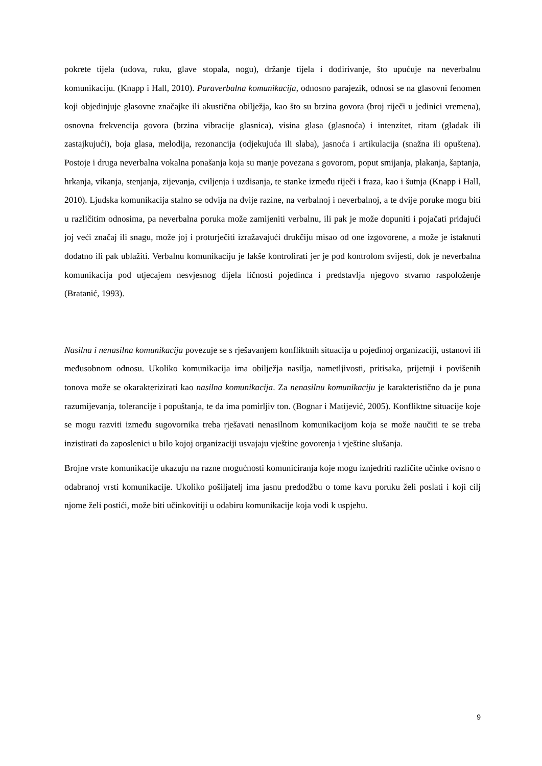pokrete tijela (udova, ruku, glave stopala, nogu), držanje tijela i dodirivanje, što upućuje na neverbalnu komunikaciju. (Knapp i Hall, 2010). Paraverbalna komunikacija, odnosno parajezik, odnosi se na glasovni fenomen koji objedinjuje glasovne značajke ili akustična obilježja, kao što su brzina govora (broj riječi u jedinici vremena), osnovna frekvencija govora (brzina vibracije glasnica), visina glasa (glasnoća) i intenzitet, ritam (gladak ili zastajkujući), boja glasa, melodija, rezonancija (odjekujuća ili slaba), jasnoća i artikulacija (snažna ili opuštena). Postoje i druga neverbalna vokalna ponašanja koja su manje povezana s govorom, poput smijanja, plakanja, šaptanja, hrkanja, vikanja, stenjanja, zijevanja, cviljenja i uzdisanja, te stanke između riječi i fraza, kao i šutnja (Knapp i Hall, 2010). Ljudska komunikacija stalno se odvija na dvije razine, na verbalnoj i neverbalnoj, a te dvije poruke mogu biti u različitim odnosima, pa neverbalna poruka može zamijeniti verbalnu, ili pak je može dopuniti i pojačati pridajući joj veći značaj ili snagu, može joj i proturječiti izražavajući drukčiju misao od one izgovorene, a može je istaknuti dodatno ili pak ublažiti. Verbalnu komunikaciju je lakše kontrolirati jer je pod kontrolom svijesti, dok je neverbalna komunikacija pod utjecajem nesvjesnog dijela ličnosti pojedinca i predstavlja njegovo stvarno raspoloženje (Bratanić, 1993).
Nasilna i nenasilna komunikacija povezuje se s rješavanjem konfliktnih situacija u pojedinoj organizaciji, ustanovi ili međusobnom odnosu. Ukoliko komunikacija ima obilježja nasilja, nametljivosti, pritisaka, prijetnji i povišenih tonova može se okarakterizirati kao nasilna komunikacija. Za nenasilnu komunikaciju je karakteristično da je puna razumijevanja, tolerancije i popuštanja, te da ima pomirljiv ton. (Bognar i Matijević, 2005). Konfliktne situacije koje se mogu razviti između sugovornika treba rješavati nenasilnom komunikacijom koja se može naučiti te se treba inzistirati da zaposlenici u bilo kojoj organizaciji usvajaju vještine govorenja i vještine slušanja.
Brojne vrste komunikacije ukazuju na razne mogućnosti komuniciranja koje mogu iznjedriti različite učinke ovisno o odabranoj vrsti komunikacije. Ukoliko pošiljatelj ima jasnu predodžbu o tome kavu poruku želi poslati i koji cilj njome želi postići, može biti učinkovitiji u odabiru komunikacije koja vodi k uspjehu.
9